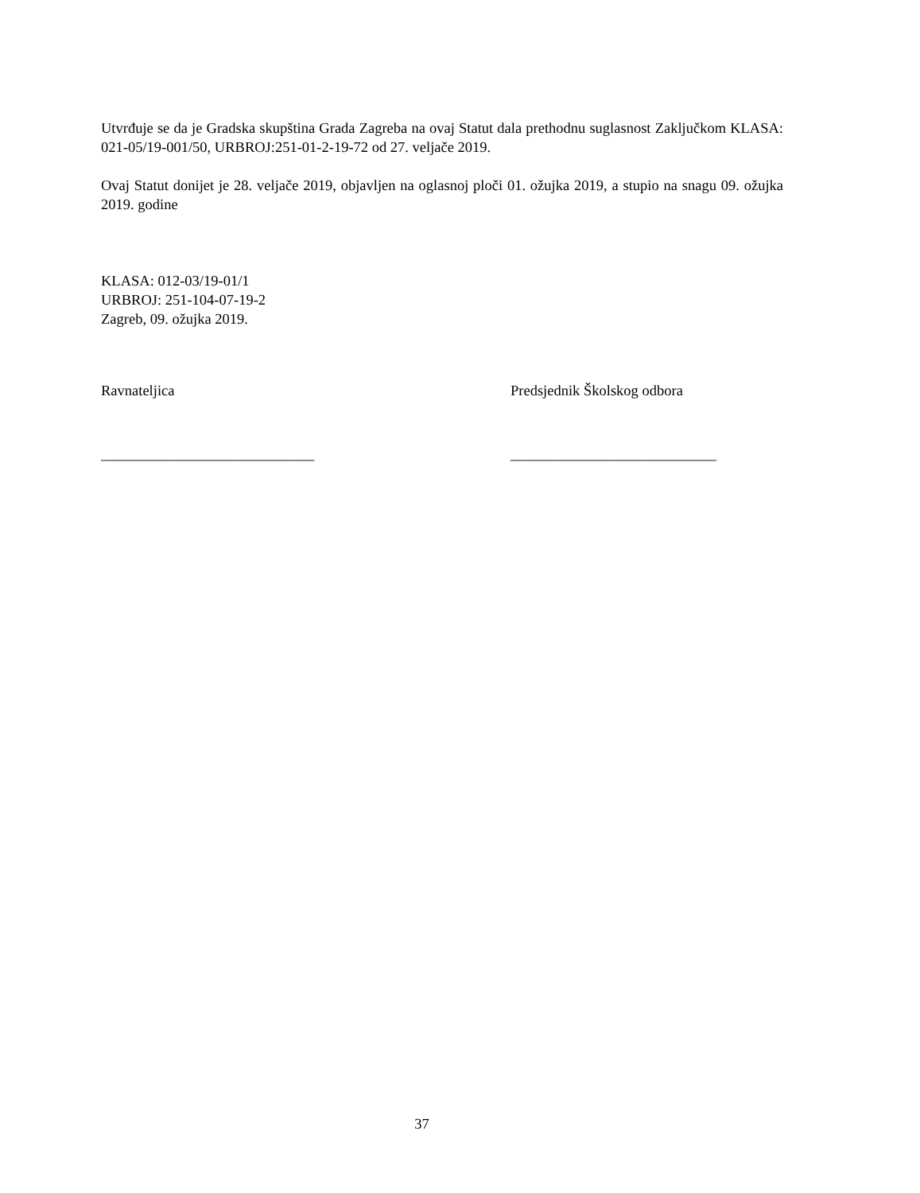Utvrđuje se da je Gradska skupština Grada Zagreba na ovaj Statut dala prethodnu suglasnost Zaključkom KLASA: 021-05/19-001/50, URBROJ:251-01-2-19-72 od 27. veljače 2019.
Ovaj Statut donijet je 28. veljače 2019, objavljen na oglasnoj ploči 01. ožujka 2019, a stupio na snagu 09. ožujka 2019. godine
KLASA: 012-03/19-01/1
URBROJ: 251-104-07-19-2
Zagreb, 09. ožujka 2019.
Ravnateljica
_____________________________
Predsjednik Školskog odbora
____________________________
37